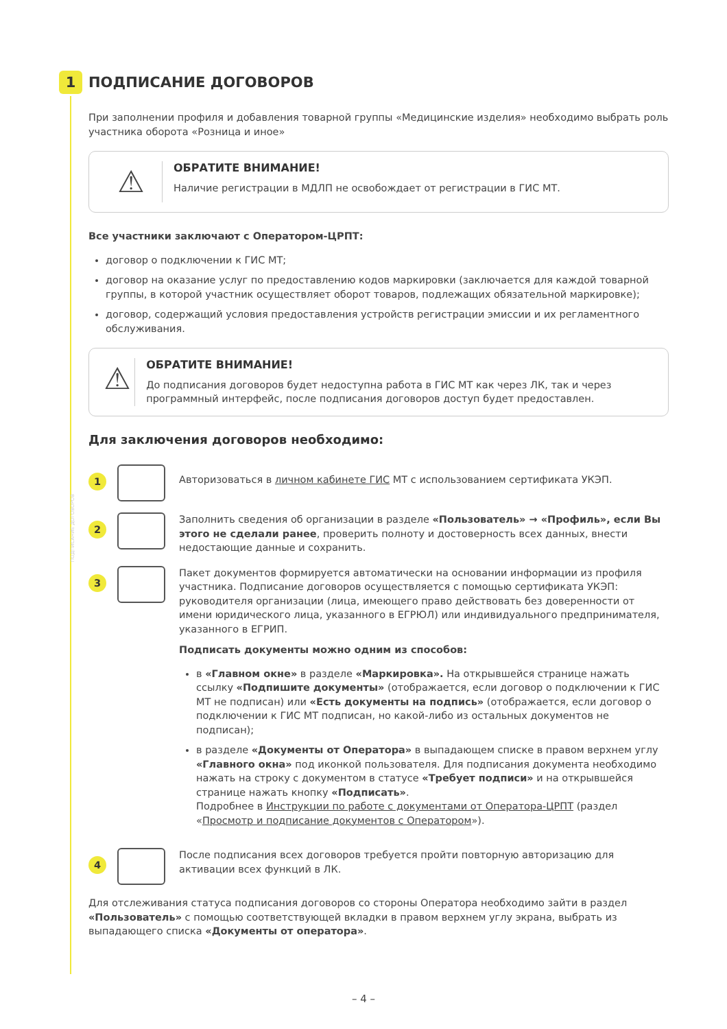ПОДПИСАНИЕ ДОГОВОРОВ
1 ПОДПИСАНИЕ ДОГОВОРОВ
При заполнении профиля и добавления товарной группы «Медицинские изделия» необходимо выбрать роль участника оборота «Розница и иное»
⚠
ОБРАТИТЕ ВНИМАНИЕ!
Наличие регистрации в МДЛП не освобождает от регистрации в ГИС МТ.
Все участники заключают с Оператором-ЦРПТ:
договор о подключении к ГИС МТ;
договор на оказание услуг по предоставлению кодов маркировки (заключается для каждой товарной группы, в которой участник осуществляет оборот товаров, подлежащих обязательной маркировке);
договор, содержащий условия предоставления устройств регистрации эмиссии и их регламентного обслуживания.
⚠
ОБРАТИТЕ ВНИМАНИЕ!
До подписания договоров будет недоступна работа в ГИС МТ как через ЛК, так и через программный интерфейс, после подписания договоров доступ будет предоставлен.
Для заключения договоров необходимо:
1
Авторизоваться в личном кабинете ГИС МТ с использованием сертификата УКЭП.
2
Заполнить сведения об организации в разделе «Пользователь» → «Профиль», если Вы этого не сделали ранее, проверить полноту и достоверность всех данных, внести недостающие данные и сохранить.
3
Пакет документов формируется автоматически на основании информации из профиля участника. Подписание договоров осуществляется с помощью сертификата УКЭП: руководителя организации (лица, имеющего право действовать без доверенности от имени юридического лица, указанного в ЕГРЮЛ) или индивидуального предпринимателя, указанного в ЕГРИП.
Подписать документы можно одним из способов:
в «Главном окне» в разделе «Маркировка». На открывшейся странице нажать ссылку «Подпишите документы» (отображается, если договор о подключении к ГИС МТ не подписан) или «Есть документы на подпись» (отображается, если договор о подключении к ГИС МТ подписан, но какой-либо из остальных документов не подписан);
в разделе «Документы от Оператора» в выпадающем списке в правом верхнем углу «Главного окна» под иконкой пользователя. Для подписания документа необходимо нажать на строку с документом в статусе «Требует подписи» и на открывшейся странице нажать кнопку «Подписать».
Подробнее в Инструкции по работе с документами от Оператора-ЦРПТ (раздел «Просмотр и подписание документов с Оператором»).
4
После подписания всех договоров требуется пройти повторную авторизацию для активации всех функций в ЛК.
Для отслеживания статуса подписания договоров со стороны Оператора необходимо зайти в раздел «Пользователь» с помощью соответствующей вкладки в правом верхнем углу экрана, выбрать из выпадающего списка «Документы от оператора».
– 4 –